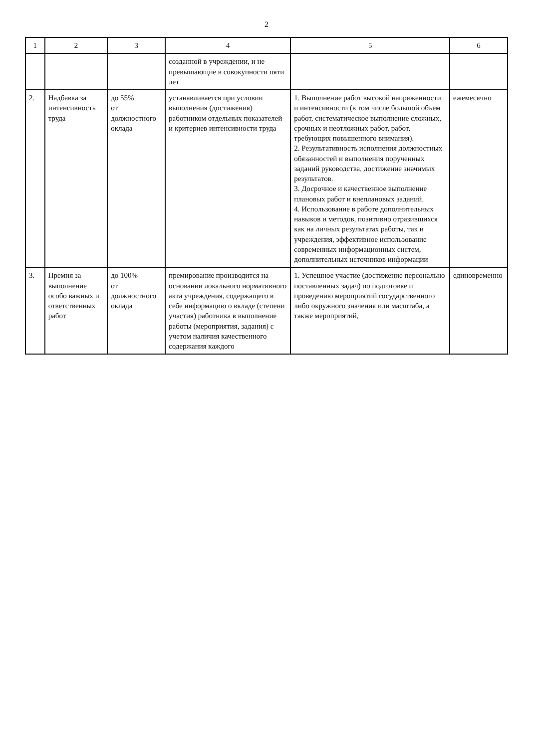2
| 1 | 2 | 3 | 4 | 5 | 6 |
| --- | --- | --- | --- | --- | --- |
| | | | созданной в учреждении, и не превышающие в совокупности пяти лет | | |
| 2. | Надбавка за интенсивность труда | до 55% от должностного оклада | устанавливается при условии выполнения (достижения) работником отдельных показателей и критериев интенсивности труда | 1. Выполнение работ высокой напряженности и интенсивности (в том числе большой объем работ, систематическое выполнение сложных, срочных и неотложных работ, работ, требующих повышенного внимания). 2. Результативность исполнения должностных обязанностей и выполнения порученных заданий руководства, достижение значимых результатов. 3. Досрочное и качественное выполнение плановых работ и внеплановых заданий. 4. Использование в работе дополнительных навыков и методов, позитивно отразившихся как на личных результатах работы, так и учреждения, эффективное использование современных информационных систем, дополнительных источников информации | ежемесячно |
| 3. | Премия за выполнение особо важных и ответственных работ | до 100% от должностного оклада | премирование производится на основании локального нормативного акта учреждения, содержащего в себе информацию о вкладе (степени участия) работника в выполнение работы (мероприятия, задания) с учетом наличия качественного содержания каждого | 1. Успешное участие (достижение персонально поставленных задач) по подготовке и проведению мероприятий государственного либо окружного значения или масштаба, а также мероприятий, | единовременно |